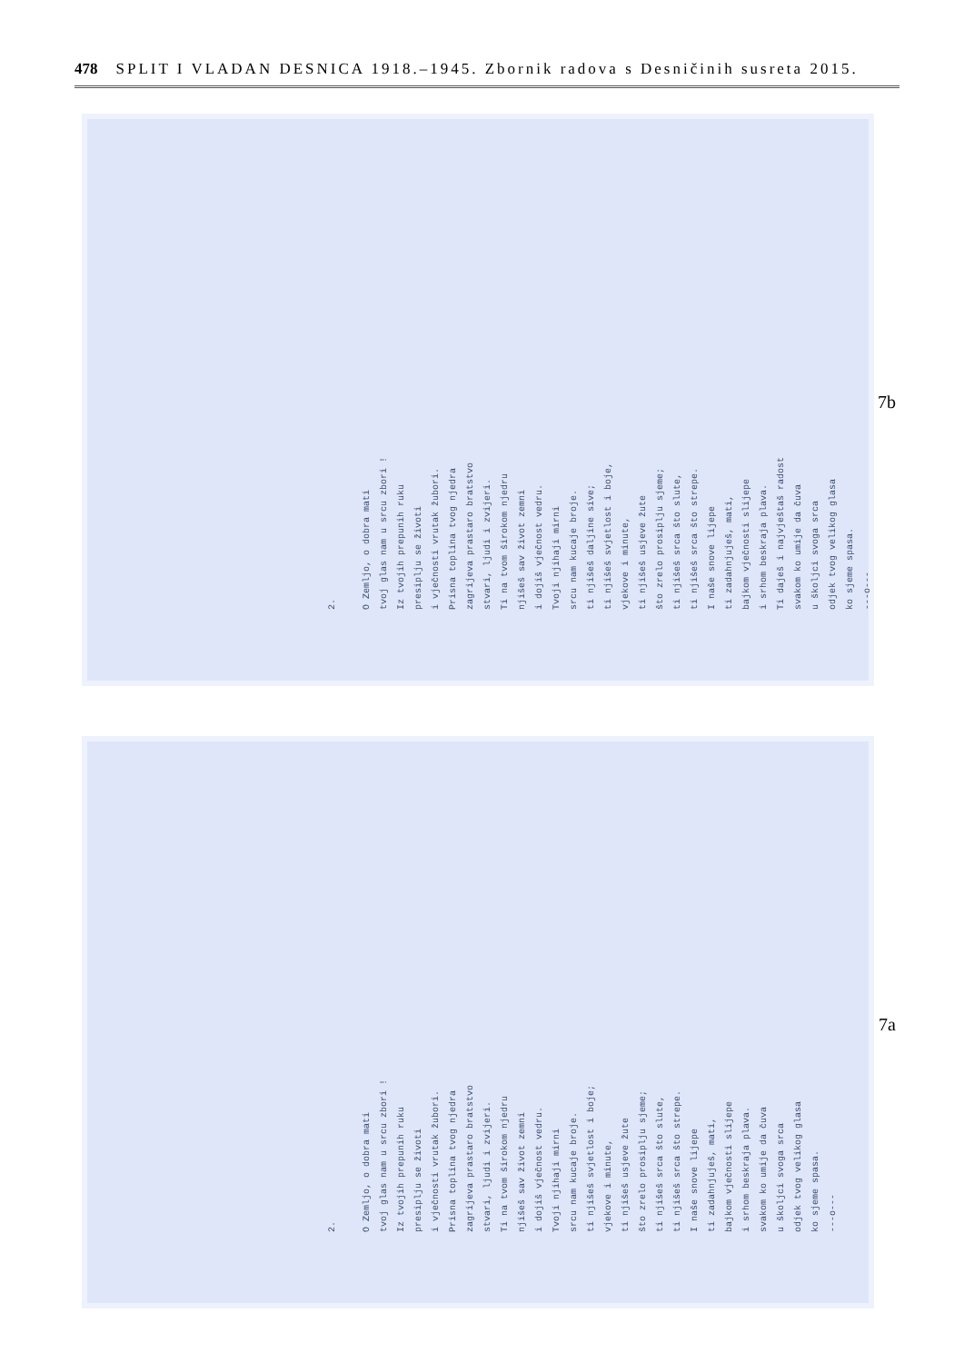478 SPLIT I VLADAN DESNICA 1918.–1945. Zbornik radova s Desničinih susreta 2015.
7b
2. O Zemljo, o dobra mati tvoj glas nam u srcu zbori ! Iz tvojih prepunih ruku presiplju se životi i vječnosti vrutak žubori. Prisna toplina tvog njedra zagrijeva prastaro bratstvo stvari, ljudi i zvijeri. Ti na tvom širokom njedru njišeš sav život zemni i dojiš vječnost vedru. Tvoji njihaji mirni srcu nam kucaje broje. ti njišeš daljine sive; ti njišeš svjetlost i boje, vjekove i minute, ti njišeš usjeve žute što zrelo prosiplju sjeme; ti njišeš srca što slute, ti njišeš srca što strepe. I naše snove lijepe ti zadahnjuješ, mati, bajkom vječnosti slijepe i srhom beskraja plava. Ti daješ i najvještaš radost svakom ko umije da čuva u školjci svoga srca odjek tvog velikog glasa ko sjeme spasa. ---o---
7a
2. O Zemljo, o dobra mati tvoj glas nam u srcu zbori ! Iz tvojih prepunih ruku presiplju se životi i vječnosti vrutak žubori. Prisna toplina tvog njedra zagrijeva prastaro bratstvo stvari, ljudi i zvijeri. Ti na tvom širokom njedru njišeš sav život zemni i dojiš vječnost vedru. Tvoji njihaji mirni srcu nam kucaje broje. ti njišeš svjetlost i boje; vjekove i minute, ti njišeš usjeve žute što zrelo prosiplju sjeme; ti njišeš srca što slute, ti njišeš srca što strepe. I naše snove lijepe ti zadahnjuješ, mati, bajkom vječnosti slijepe i srhom beskraja plava. svakom ko umije da čuva u školjci svoga srca odjek tvog velikog glasa ko sjeme spasa. ---o---